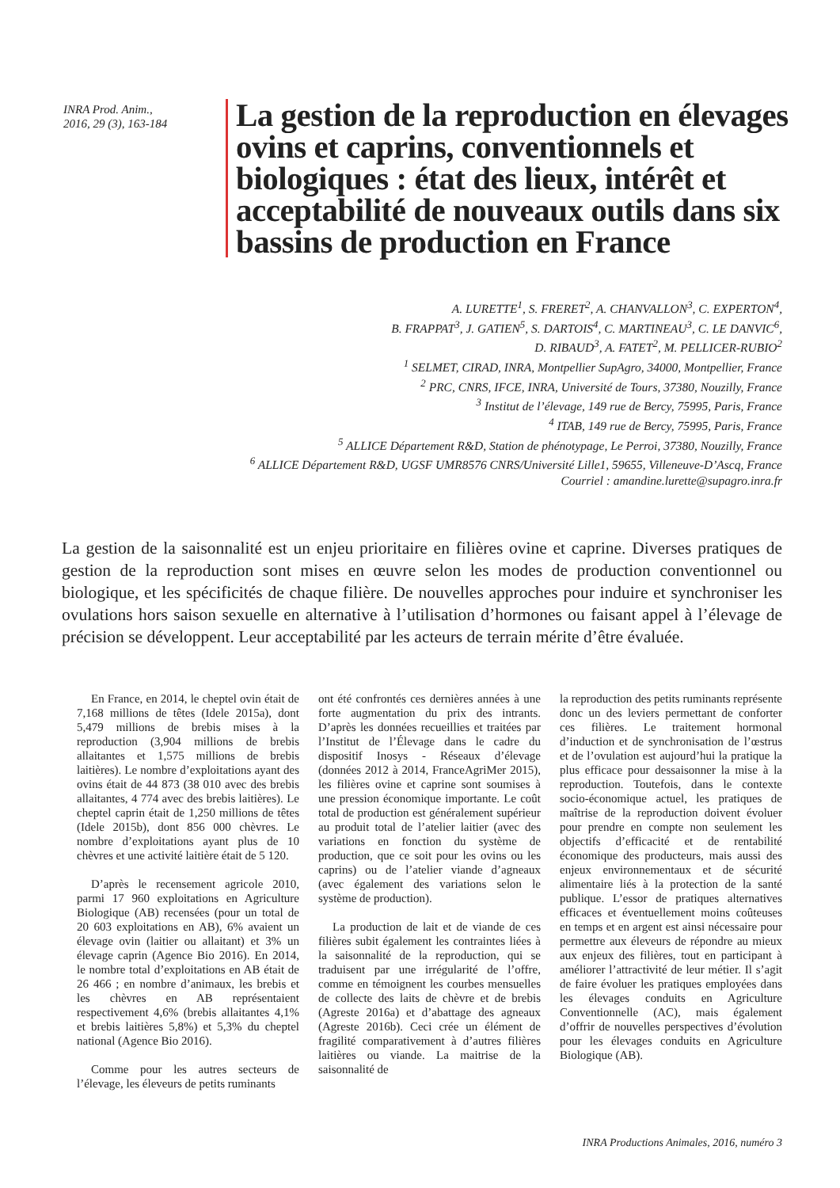INRA Prod. Anim.,
2016, 29 (3), 163-184
La gestion de la reproduction en élevages ovins et caprins, conventionnels et biologiques : état des lieux, intérêt et acceptabilité de nouveaux outils dans six bassins de production en France
A. LURETTE<sup>1</sup>, S. FRERET<sup>2</sup>, A. CHANVALLON<sup>3</sup>, C. EXPERTON<sup>4</sup>,
B. FRAPPAT<sup>3</sup>, J. GATIEN<sup>5</sup>, S. DARTOIS<sup>4</sup>, C. MARTINEAU<sup>3</sup>, C. LE DANVIC<sup>6</sup>,
D. RIBAUD<sup>3</sup>, A. FATET<sup>2</sup>, M. PELLICER-RUBIO<sup>2</sup>
<sup>1</sup> SELMET, CIRAD, INRA, Montpellier SupAgro, 34000, Montpellier, France
<sup>2</sup> PRC, CNRS, IFCE, INRA, Université de Tours, 37380, Nouzilly, France
<sup>3</sup> Institut de l’élevage, 149 rue de Bercy, 75995, Paris, France
<sup>4</sup> ITAB, 149 rue de Bercy, 75995, Paris, France
<sup>5</sup> ALLICE Département R&D, Station de phénotypage, Le Perroi, 37380, Nouzilly, France
<sup>6</sup> ALLICE Département R&D, UGSF UMR8576 CNRS/Université Lille1, 59655, Villeneuve-D’Ascq, France
Courriel : amandine.lurette@supagro.inra.fr
La gestion de la saisonnalité est un enjeu prioritaire en filières ovine et caprine. Diverses pratiques de gestion de la reproduction sont mises en œuvre selon les modes de production conventionnel ou biologique, et les spécificités de chaque filière. De nouvelles approches pour induire et synchroniser les ovulations hors saison sexuelle en alternative à l’utilisation d’hormones ou faisant appel à l’élevage de précision se développent. Leur acceptabilité par les acteurs de terrain mérite d’être évaluée.
En France, en 2014, le cheptel ovin était de 7,168 millions de têtes (Idele 2015a), dont 5,479 millions de brebis mises à la reproduction (3,904 millions de brebis allaitantes et 1,575 millions de brebis laitières). Le nombre d’exploitations ayant des ovins était de 44 873 (38 010 avec des brebis allaitantes, 4 774 avec des brebis laitières). Le cheptel caprin était de 1,250 millions de têtes (Idele 2015b), dont 856 000 chèvres. Le nombre d’exploitations ayant plus de 10 chèvres et une activité laitière était de 5 120.
D’après le recensement agricole 2010, parmi 17 960 exploitations en Agriculture Biologique (AB) recensées (pour un total de 20 603 exploitations en AB), 6% avaient un élevage ovin (laitier ou allaitant) et 3% un élevage caprin (Agence Bio 2016). En 2014, le nombre total d’exploitations en AB était de 26 466 ; en nombre d’animaux, les brebis et les chèvres en AB représentaient respectivement 4,6% (brebis allaitantes 4,1% et brebis laitières 5,8%) et 5,3% du cheptel national (Agence Bio 2016).
Comme pour les autres secteurs de l’élevage, les éleveurs de petits ruminants
ont été confrontés ces dernières années à une forte augmentation du prix des intrants. D’après les données recueillies et traitées par l’Institut de l’Élevage dans le cadre du dispositif Inosys - Réseaux d’élevage (données 2012 à 2014, FranceAgriMer 2015), les filières ovine et caprine sont soumises à une pression économique importante. Le coût total de production est généralement supérieur au produit total de l’atelier laitier (avec des variations en fonction du système de production, que ce soit pour les ovins ou les caprins) ou de l’atelier viande d’agneaux (avec également des variations selon le système de production).
La production de lait et de viande de ces filières subit également les contraintes liées à la saisonnalité de la reproduction, qui se traduisent par une irrégularité de l’offre, comme en témoignent les courbes mensuelles de collecte des laits de chèvre et de brebis (Agreste 2016a) et d’abattage des agneaux (Agreste 2016b). Ceci crée un élément de fragilité comparativement à d’autres filières laitières ou viande. La maitrise de la saisonnalité de
la reproduction des petits ruminants représente donc un des leviers permettant de conforter ces filières. Le traitement hormonal d’induction et de synchronisation de l’œstrus et de l’ovulation est aujourd’hui la pratique la plus efficace pour dessaisonner la mise à la reproduction. Toutefois, dans le contexte socio-économique actuel, les pratiques de maîtrise de la reproduction doivent évoluer pour prendre en compte non seulement les objectifs d’efficacité et de rentabilité économique des producteurs, mais aussi des enjeux environnementaux et de sécurité alimentaire liés à la protection de la santé publique. L’essor de pratiques alternatives efficaces et éventuellement moins coûteuses en temps et en argent est ainsi nécessaire pour permettre aux éleveurs de répondre au mieux aux enjeux des filières, tout en participant à améliorer l’attractivité de leur métier. Il s’agit de faire évoluer les pratiques employées dans les élevages conduits en Agriculture Conventionnelle (AC), mais également d’offrir de nouvelles perspectives d’évolution pour les élevages conduits en Agriculture Biologique (AB).
INRA Productions Animales, 2016, numéro 3